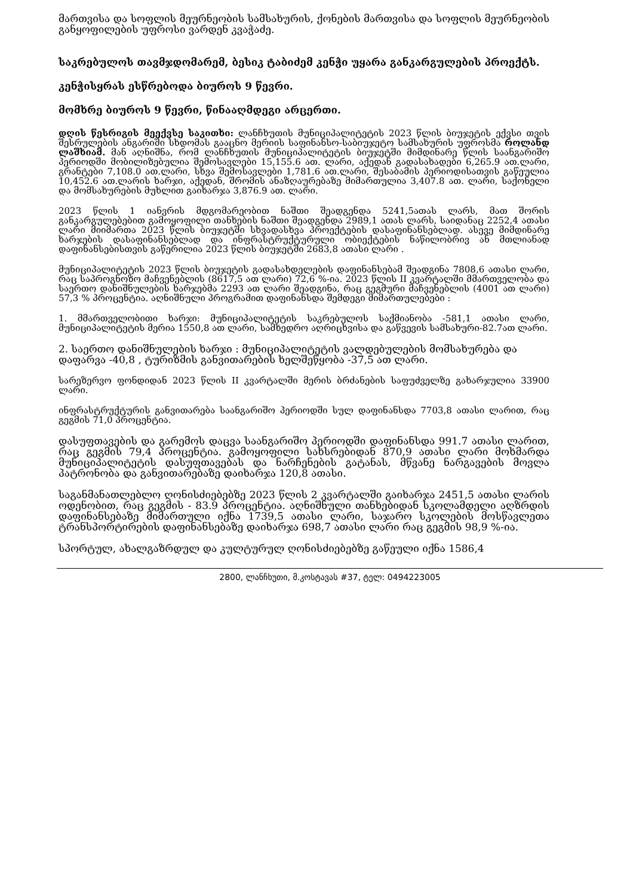მართვისა და სოფლის მეურნეობის სამსახურის, ქონების მართვისა და სოფლის მეურნეობის განყოფილების უფროსი ვარდენ კვაჭაძე.
საკრებულოს თავმჯდომარემ, ბესიკ ტაბიძემ კენჭი უყარა განკარგულების პროექტს.
კენჭისყრას ესწრებოდა ბიუროს 9 წევრი.
მომხრე ბიუროს 9 წევრი, წინააღმდეგი არცერთი.
დღის წესრიგის მეექვსე საკითხი: ლანჩხუთის მუნიციპალიტეტის 2023 წლის ბიუჯეტის ექვსი თვის შესრულების ანგარიში სხდომას გააცნო მერიის საფინანსო-საბიუჯეტო სამსახურის უფროსმა როლანდ ლაშხიამ. მან აღნიშნა, რომ ლანჩხუთის მუნიციპალიტეტის ბიუჯეტში მიმდინარე წლის საანგარიშო პერიოდში მობილიზებულია შემოსავლები 15,155.6 ათ. ლარი, აქედან გადასახადები 6,265.9 ათ.ლარი, გრანტები 7,108.0 ათ.ლარი, სხვა შემოსავლები 1,781.6 ათ.ლარი, შესაბამის პერიოდისათვის გაწეულია 10,452.6 ათ.ლარის ხარჯი, აქედან, შრომის ანაზღაურებაზე მიმართულია 3,407.8 ათ. ლარი, საქონელი და მომსახურების მუხლით გაიხარჯა 3,876.9 ათ. ლარი.
2023 წლის 1 იანვრის მდგომარეობით ნაშთი შეადგენდა 5241,5ათას ლარს, მათ შორის განკარგულებებით გამოყოფილი თანხების ნაშთი შეადგენდა 2989,1 ათას ლარს, საიდანაც 2252,4 ათასი ლარი მიიმართა 2023 წლის ბიუჯეტში სხვადასხვა პროექტების დასაფინანსებლად. ასევე მიმდინარე ხარჯების დასაფინანსებლად და ინფრასტრუქტურული ობიექტების ნაწილობრივ ან მთლიანად დაფინანსებისთვის გაწერილია 2023 წლის ბიუჯეტში 2683,8 ათასი ლარი .
მუნიციპალიტეტის 2023 წლის ბიუჯეტის გადასახდელების დაფინანსებამ შეადგინა 7808,6 ათასი ლარი, რაც საპროგნოზო მაჩვენებლის (8617,5 ათ ლარი) 72,6 %-ია. 2023 წლის II კვარტალში მმართველობა და საერთო დანიშნულების ხარჯებმა 2293 ათ ლარი შეადგინა, რაც გეგმური მაჩვენებლის (4001 ათ ლარი) 57,3 % პროცენტია. აღნიშნული პროგრამით დაფინანსდა შემდეგი მიმართულებები :
1. მმართველობითი ხარჯი: მუნიციპალიტეტის საკრებულოს საქმიანობა -581,1 ათასი ლარი, მუნიციპალიტეტის მერია 1550,8 ათ ლარი, სამხედრო აღრიცხვისა და გაწვევის სამსახური-82.7ათ ლარი.
2. საერთო დანიშნულების ხარჯი : მუნიციპალიტეტის ვალდებულების მომსახურება და დაფარვა -40,8 , ტურიზმის განვითარების ხელშეწყობა -37,5 ათ ლარი.
სარეზერვო ფონდიდან 2023 წლის II კვარტალში მერის ბრძანების საფუძველზე გახარჯულია 33900 ლარი.
ინფრასტრუქტურის განვითარება საანგარიშო პერიოდში სულ დაფინანსდა 7703,8 ათასი ლარით, რაც გეგმის 71,0 პროცენტია.
დასუფთავების და გარემოს დაცვა საანგარიშო პერიოდში დაფინანსდა 991.7 ათასი ლარით, რაც გეგმის 79,4 პროცენტია. გამოყოფილი სახსრებიდან 870,9 ათასი ლარი მოხმარდა მუნიციპალიტეტის დასუფთავებას და ნარჩენების გატანას, მწვანე ნარგავების მოვლა პატრონობა და განვითარებაზე დაიხარჯა 120,8 ათასი.
საგანმანათლებლო ღონისძიებებზე 2023 წლის 2 კვარტალში გაიხარჯა 2451,5 ათასი ლარის ოდენობით, რაც გეგმის - 83.9 პროცენტია. აღნიშნული თანხებიდან სკოლამდელი აღზრდის დაფინანსებაზე მიმართული იქნა 1739,5 ათასი ლარი, საჯარო სკოლების მოსწავლეთა ტრანსპორტირების დაფინანსებაზე დაიხარჯა 698,7 ათასი ლარი რაც გეგმის 98,9 %-ია.
სპორტულ, ახალგაზრდულ და კულტურულ ღონისძიებებზე გაწეული იქნა 1586,4
2800, ლანჩხუთი, მ.კოსტავას #37, ტელ: 0494223005